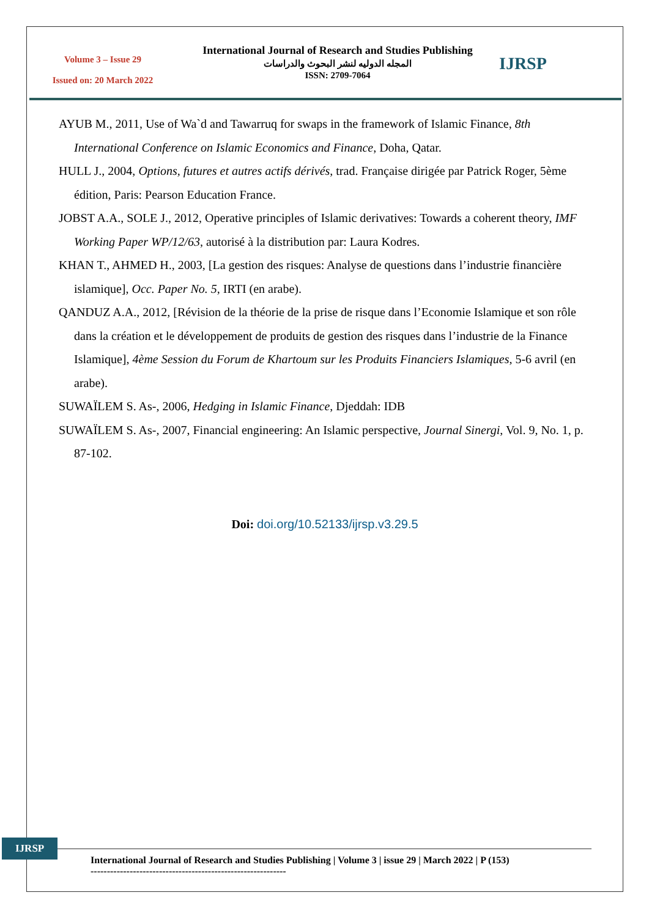Volume 3 – Issue 29
Issued on: 20 March 2022
International Journal of Research and Studies Publishing
المجله الدوليه لنشر البحوث والدراسات
ISSN: 2709-7064
IJRSP
AYUB M., 2011, Use of Wa`d and Tawarruq for swaps in the framework of Islamic Finance, 8th International Conference on Islamic Economics and Finance, Doha, Qatar.
HULL J., 2004, Options, futures et autres actifs dérivés, trad. Française dirigée par Patrick Roger, 5ème édition, Paris: Pearson Education France.
JOBST A.A., SOLE J., 2012, Operative principles of Islamic derivatives: Towards a coherent theory, IMF Working Paper WP/12/63, autorisé à la distribution par: Laura Kodres.
KHAN T., AHMED H., 2003, [La gestion des risques: Analyse de questions dans l’industrie financière islamique], Occ. Paper No. 5, IRTI (en arabe).
QANDUZ A.A., 2012, [Révision de la théorie de la prise de risque dans l’Economie Islamique et son rôle dans la création et le développement de produits de gestion des risques dans l’industrie de la Finance Islamique], 4ème Session du Forum de Khartoum sur les Produits Financiers Islamiques, 5-6 avril (en arabe).
SUWAÏLEM S. As-, 2006, Hedging in Islamic Finance, Djeddah: IDB
SUWAÏLEM S. As-, 2007, Financial engineering: An Islamic perspective, Journal Sinergi, Vol. 9, No. 1, p. 87-102.
Doi: doi.org/10.52133/ijrsp.v3.29.5
IJRSP
International Journal of Research and Studies Publishing | Volume 3 | issue 29 | March 2022 | P (153)
------------------------------------------------------------